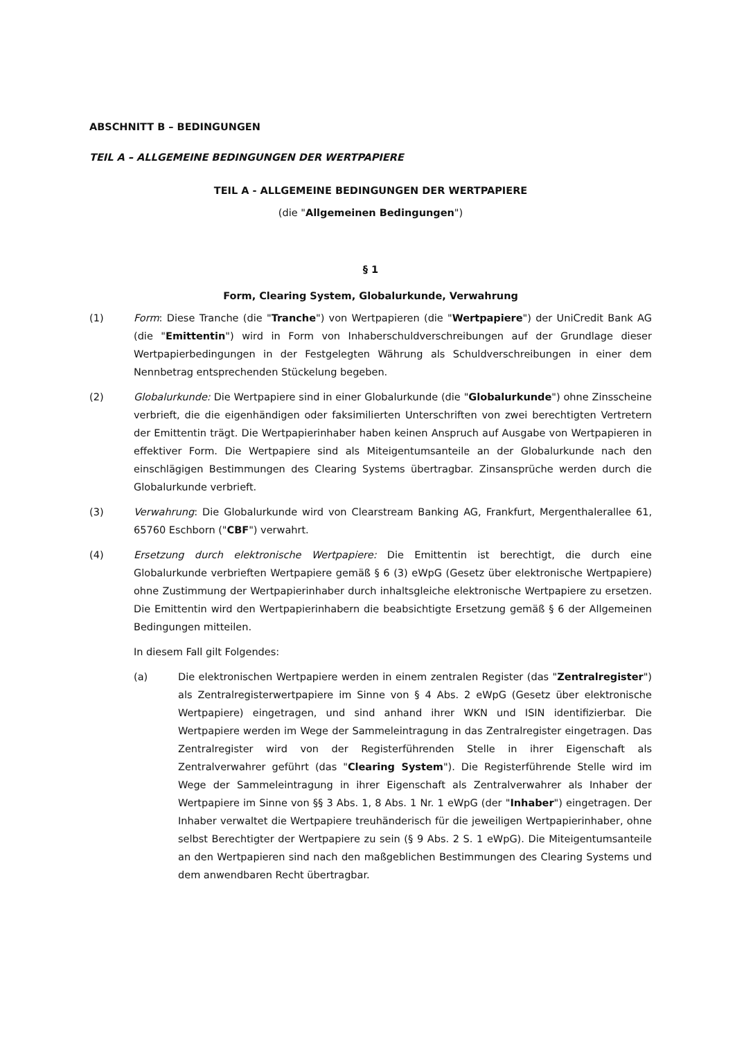ABSCHNITT B – BEDINGUNGEN
TEIL A – ALLGEMEINE BEDINGUNGEN DER WERTPAPIERE
TEIL A - ALLGEMEINE BEDINGUNGEN DER WERTPAPIERE
(die "Allgemeinen Bedingungen")
§ 1
Form, Clearing System, Globalurkunde, Verwahrung
(1) Form: Diese Tranche (die "Tranche") von Wertpapieren (die "Wertpapiere") der UniCredit Bank AG (die "Emittentin") wird in Form von Inhaberschuldverschreibungen auf der Grundlage dieser Wertpapierbedingungen in der Festgelegten Währung als Schuldverschreibungen in einer dem Nennbetrag entsprechenden Stückelung begeben.
(2) Globalurkunde: Die Wertpapiere sind in einer Globalurkunde (die "Globalurkunde") ohne Zinsscheine verbrieft, die die eigenhändigen oder faksimilierten Unterschriften von zwei berechtigten Vertretern der Emittentin trägt. Die Wertpapierinhaber haben keinen Anspruch auf Ausgabe von Wertpapieren in effektiver Form. Die Wertpapiere sind als Miteigentumsanteile an der Globalurkunde nach den einschlägigen Bestimmungen des Clearing Systems übertragbar. Zinsansprüche werden durch die Globalurkunde verbrieft.
(3) Verwahrung: Die Globalurkunde wird von Clearstream Banking AG, Frankfurt, Mergenthalerallee 61, 65760 Eschborn ("CBF") verwahrt.
(4) Ersetzung durch elektronische Wertpapiere: Die Emittentin ist berechtigt, die durch eine Globalurkunde verbrieften Wertpapiere gemäß § 6 (3) eWpG (Gesetz über elektronische Wertpapiere) ohne Zustimmung der Wertpapierinhaber durch inhaltsgleiche elektronische Wertpapiere zu ersetzen. Die Emittentin wird den Wertpapierinhabern die beabsichtigte Ersetzung gemäß § 6 der Allgemeinen Bedingungen mitteilen.
In diesem Fall gilt Folgendes:
(a) Die elektronischen Wertpapiere werden in einem zentralen Register (das "Zentralregister") als Zentralregisterwertpapiere im Sinne von § 4 Abs. 2 eWpG (Gesetz über elektronische Wertpapiere) eingetragen, und sind anhand ihrer WKN und ISIN identifizierbar. Die Wertpapiere werden im Wege der Sammeleintragung in das Zentralregister eingetragen. Das Zentralregister wird von der Registerführenden Stelle in ihrer Eigenschaft als Zentralverwahrer geführt (das "Clearing System"). Die Registerführende Stelle wird im Wege der Sammeleintragung in ihrer Eigenschaft als Zentralverwahrer als Inhaber der Wertpapiere im Sinne von §§ 3 Abs. 1, 8 Abs. 1 Nr. 1 eWpG (der "Inhaber") eingetragen. Der Inhaber verwaltet die Wertpapiere treuhänderisch für die jeweiligen Wertpapierinhaber, ohne selbst Berechtigter der Wertpapiere zu sein (§ 9 Abs. 2 S. 1 eWpG). Die Miteigentumsanteile an den Wertpapieren sind nach den maßgeblichen Bestimmungen des Clearing Systems und dem anwendbaren Recht übertragbar.